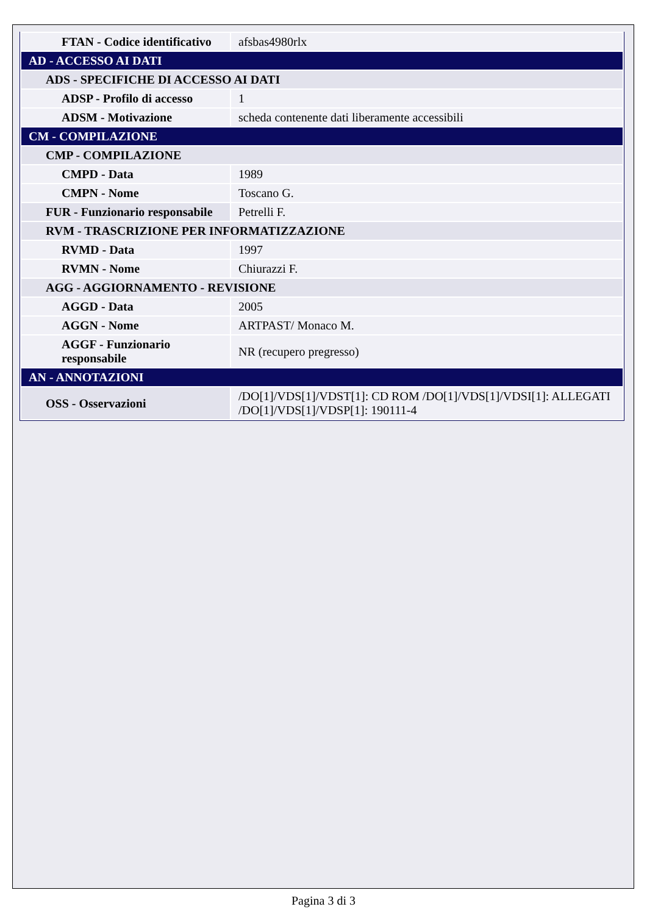| FTAN - Codice identificativo | afsbas4980rlx |
| AD - ACCESSO AI DATI | |
| ADS - SPECIFICHE DI ACCESSO AI DATI | |
| ADSP - Profilo di accesso | 1 |
| ADSM - Motivazione | scheda contenente dati liberamente accessibili |
| CM - COMPILAZIONE | |
| CMP - COMPILAZIONE | |
| CMPD - Data | 1989 |
| CMPN - Nome | Toscano G. |
| FUR - Funzionario responsabile | Petrelli F. |
| RVM - TRASCRIZIONE PER INFORMATIZZAZIONE | |
| RVMD - Data | 1997 |
| RVMN - Nome | Chiurazzi F. |
| AGG - AGGIORNAMENTO - REVISIONE | |
| AGGD - Data | 2005 |
| AGGN - Nome | ARTPAST/ Monaco M. |
| AGGF - Funzionario responsabile | NR (recupero pregresso) |
| AN - ANNOTAZIONI | |
| OSS - Osservazioni | /DO[1]/VDS[1]/VDST[1]: CD ROM /DO[1]/VDS[1]/VDSI[1]: ALLEGATI /DO[1]/VDS[1]/VDSP[1]: 190111-4 |
Pagina 3 di 3